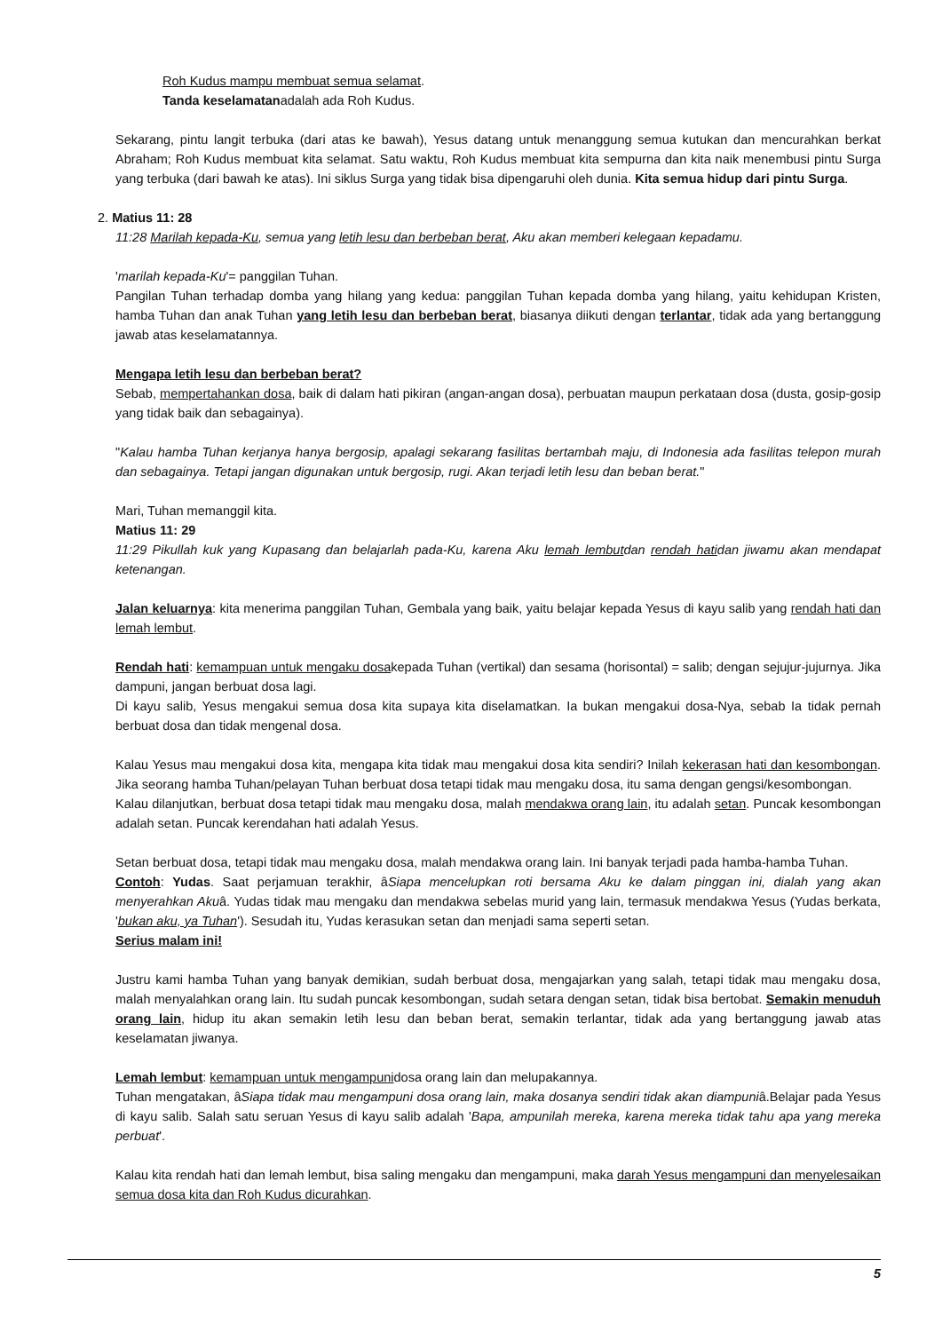Roh Kudus mampu membuat semua selamat.
Tanda keselamatanadalah ada Roh Kudus.
Sekarang, pintu langit terbuka (dari atas ke bawah), Yesus datang untuk menanggung semua kutukan dan mencurahkan berkat Abraham; Roh Kudus membuat kita selamat. Satu waktu, Roh Kudus membuat kita sempurna dan kita naik menembusi pintu Surga yang terbuka (dari bawah ke atas). Ini siklus Surga yang tidak bisa dipengaruhi oleh dunia. Kita semua hidup dari pintu Surga.
2. Matius 11: 28
11:28 Marilah kepada-Ku, semua yang letih lesu dan berbeban berat, Aku akan memberi kelegaan kepadamu.
'marilah kepada-Ku'= panggilan Tuhan.
Pangilan Tuhan terhadap domba yang hilang yang kedua: panggilan Tuhan kepada domba yang hilang, yaitu kehidupan Kristen, hamba Tuhan dan anak Tuhan yang letih lesu dan berbeban berat, biasanya diikuti dengan terlantar, tidak ada yang bertanggung jawab atas keselamatannya.
Mengapa letih lesu dan berbeban berat?
Sebab, mempertahankan dosa, baik di dalam hati pikiran (angan-angan dosa), perbuatan maupun perkataan dosa (dusta, gosip-gosip yang tidak baik dan sebagainya).
"Kalau hamba Tuhan kerjanya hanya bergosip, apalagi sekarang fasilitas bertambah maju, di Indonesia ada fasilitas telepon murah dan sebagainya. Tetapi jangan digunakan untuk bergosip, rugi. Akan terjadi letih lesu dan beban berat."
Mari, Tuhan memanggil kita.
Matius 11: 29
11:29 Pikullah kuk yang Kupasang dan belajarlah pada-Ku, karena Aku lemah lembutdan rendah hatidan jiwamu akan mendapat ketenangan.
Jalan keluarnya: kita menerima panggilan Tuhan, Gembala yang baik, yaitu belajar kepada Yesus di kayu salib yang rendah hati dan lemah lembut.
Rendah hati: kemampuan untuk mengaku dosakepada Tuhan (vertikal) dan sesama (horisontal) = salib; dengan sejujur-jujurnya. Jika dampuni, jangan berbuat dosa lagi.
Di kayu salib, Yesus mengakui semua dosa kita supaya kita diselamatkan. Ia bukan mengakui dosa-Nya, sebab Ia tidak pernah berbuat dosa dan tidak mengenal dosa.
Kalau Yesus mau mengakui dosa kita, mengapa kita tidak mau mengakui dosa kita sendiri? Inilah kekerasan hati dan kesombongan. Jika seorang hamba Tuhan/pelayan Tuhan berbuat dosa tetapi tidak mau mengaku dosa, itu sama dengan gengsi/kesombongan.
Kalau dilanjutkan, berbuat dosa tetapi tidak mau mengaku dosa, malah mendakwa orang lain, itu adalah setan. Puncak kesombongan adalah setan. Puncak kerendahan hati adalah Yesus.
Setan berbuat dosa, tetapi tidak mau mengaku dosa, malah mendakwa orang lain. Ini banyak terjadi pada hamba-hamba Tuhan.
Contoh: Yudas. Saat perjamuan terakhir, âSiapa mencelupkan roti bersama Aku ke dalam pinggan ini, dialah yang akan menyerahkan Akuâ. Yudas tidak mau mengaku dan mendakwa sebelas murid yang lain, termasuk mendakwa Yesus (Yudas berkata, 'bukan aku, ya Tuhan'). Sesudah itu, Yudas kerasukan setan dan menjadi sama seperti setan.
Serius malam ini!
Justru kami hamba Tuhan yang banyak demikian, sudah berbuat dosa, mengajarkan yang salah, tetapi tidak mau mengaku dosa, malah menyalahkan orang lain. Itu sudah puncak kesombongan, sudah setara dengan setan, tidak bisa bertobat. Semakin menuduh orang lain, hidup itu akan semakin letih lesu dan beban berat, semakin terlantar, tidak ada yang bertanggung jawab atas keselamatan jiwanya.
Lemah lembut: kemampuan untuk mengampunidosa orang lain dan melupakannya.
Tuhan mengatakan, âSiapa tidak mau mengampuni dosa orang lain, maka dosanya sendiri tidak akan diampuniâ.Belajar pada Yesus di kayu salib. Salah satu seruan Yesus di kayu salib adalah 'Bapa, ampunilah mereka, karena mereka tidak tahu apa yang mereka perbuat'.
Kalau kita rendah hati dan lemah lembut, bisa saling mengaku dan mengampuni, maka darah Yesus mengampuni dan menyelesaikan semua dosa kita dan Roh Kudus dicurahkan.
5